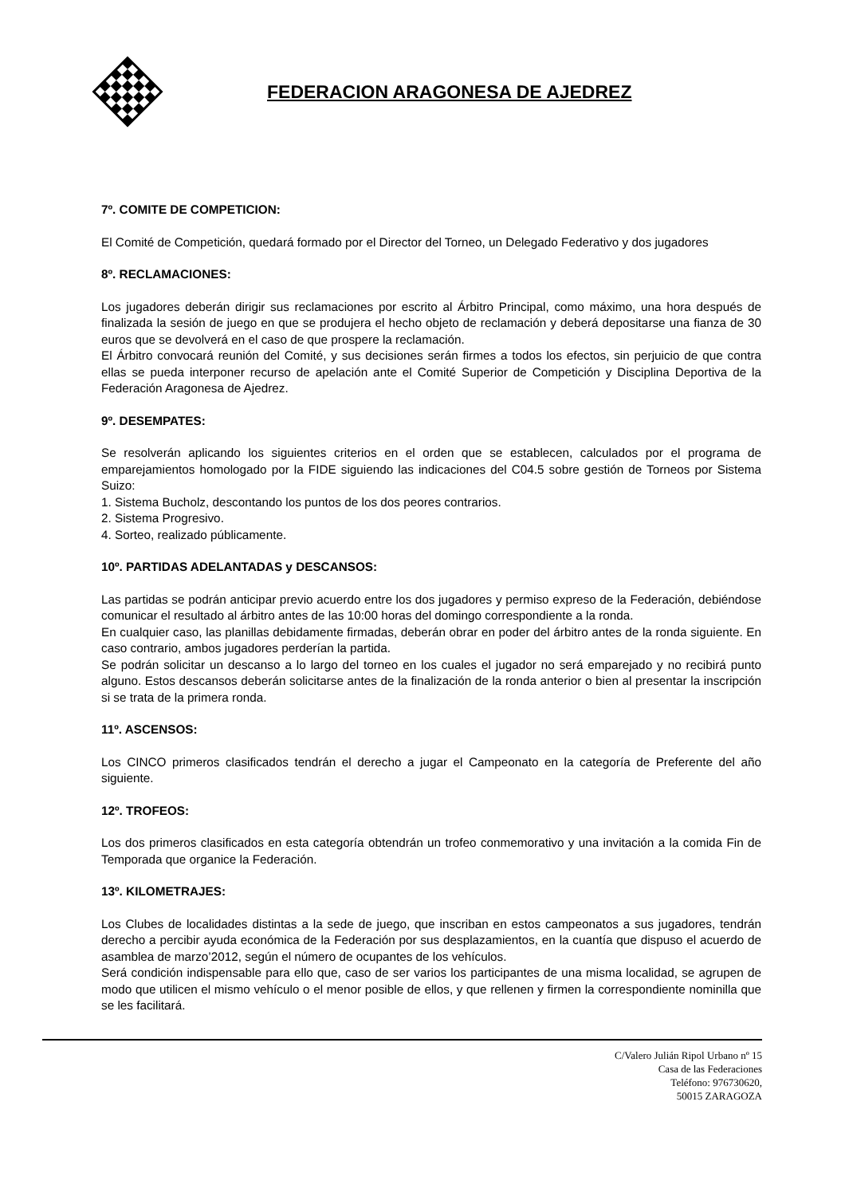FEDERACION ARAGONESA DE AJEDREZ
7º. COMITE DE COMPETICION:
El Comité de Competición, quedará formado por el Director del Torneo, un Delegado Federativo y dos jugadores
8º. RECLAMACIONES:
Los jugadores deberán dirigir sus reclamaciones por escrito al Árbitro Principal, como máximo, una hora después de finalizada la sesión de juego en que se produjera el hecho objeto de reclamación y deberá depositarse una fianza de 30 euros que se devolverá en el caso de que prospere la reclamación.
El Árbitro convocará reunión del Comité, y sus decisiones serán firmes a todos los efectos, sin perjuicio de que contra ellas se pueda interponer recurso de apelación ante el Comité Superior de Competición y Disciplina Deportiva de la Federación Aragonesa de Ajedrez.
9º. DESEMPATES:
Se resolverán aplicando los siguientes criterios en el orden que se establecen, calculados por el programa de emparejamientos homologado por la FIDE siguiendo las indicaciones del C04.5 sobre gestión de Torneos por Sistema Suizo:
1. Sistema Bucholz, descontando los puntos de los dos peores contrarios.
2. Sistema Progresivo.
4. Sorteo, realizado públicamente.
10º. PARTIDAS ADELANTADAS y DESCANSOS:
Las partidas se podrán anticipar previo acuerdo entre los dos jugadores y permiso expreso de la Federación, debiéndose comunicar el resultado al árbitro antes de las 10:00 horas del domingo correspondiente a la ronda.
En cualquier caso, las planillas debidamente firmadas, deberán obrar en poder del árbitro antes de la ronda siguiente. En caso contrario, ambos jugadores perderían la partida.
Se podrán solicitar un descanso a lo largo del torneo en los cuales el jugador no será emparejado y no recibirá punto alguno. Estos descansos deberán solicitarse antes de la finalización de la ronda anterior o bien al presentar la inscripción si se trata de la primera ronda.
11º. ASCENSOS:
Los CINCO primeros clasificados tendrán el derecho a jugar el Campeonato en la categoría de Preferente del año siguiente.
12º. TROFEOS:
Los dos primeros clasificados en esta categoría obtendrán un trofeo conmemorativo y una invitación a la comida Fin de Temporada que organice la Federación.
13º. KILOMETRAJES:
Los Clubes de localidades distintas a la sede de juego, que inscriban en estos campeonatos a sus jugadores, tendrán derecho a percibir ayuda económica de la Federación por sus desplazamientos, en la cuantía que dispuso el acuerdo de asamblea de marzo’2012, según el número de ocupantes de los vehículos.
Será condición indispensable para ello que, caso de ser varios los participantes de una misma localidad, se agrupen de modo que utilicen el mismo vehículo o el menor posible de ellos, y que rellenen y firmen la correspondiente nominilla que se les facilitará.
C/Valero Julián Ripol Urbano nº 15
Casa de las Federaciones
Teléfono: 976730620,
50015 ZARAGOZA